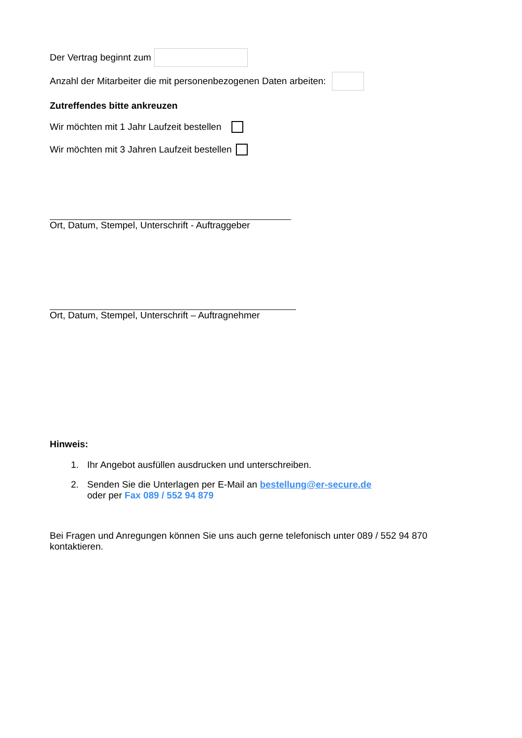Der Vertrag beginnt zum
Anzahl der Mitarbeiter die mit personenbezogenen Daten arbeiten:
Zutreffendes bitte ankreuzen
Wir möchten mit 1 Jahr Laufzeit bestellen
Wir möchten mit 3 Jahren Laufzeit bestellen
Ort, Datum, Stempel, Unterschrift - Auftraggeber
Ort, Datum, Stempel, Unterschrift – Auftragnehmer
Hinweis:
1. Ihr Angebot ausfüllen ausdrucken und unterschreiben.
2. Senden Sie die Unterlagen per E-Mail an bestellung@er-secure.de
oder per Fax 089 / 552 94 879
Bei Fragen und Anregungen können Sie uns auch gerne telefonisch unter 089 / 552 94 870 kontaktieren.